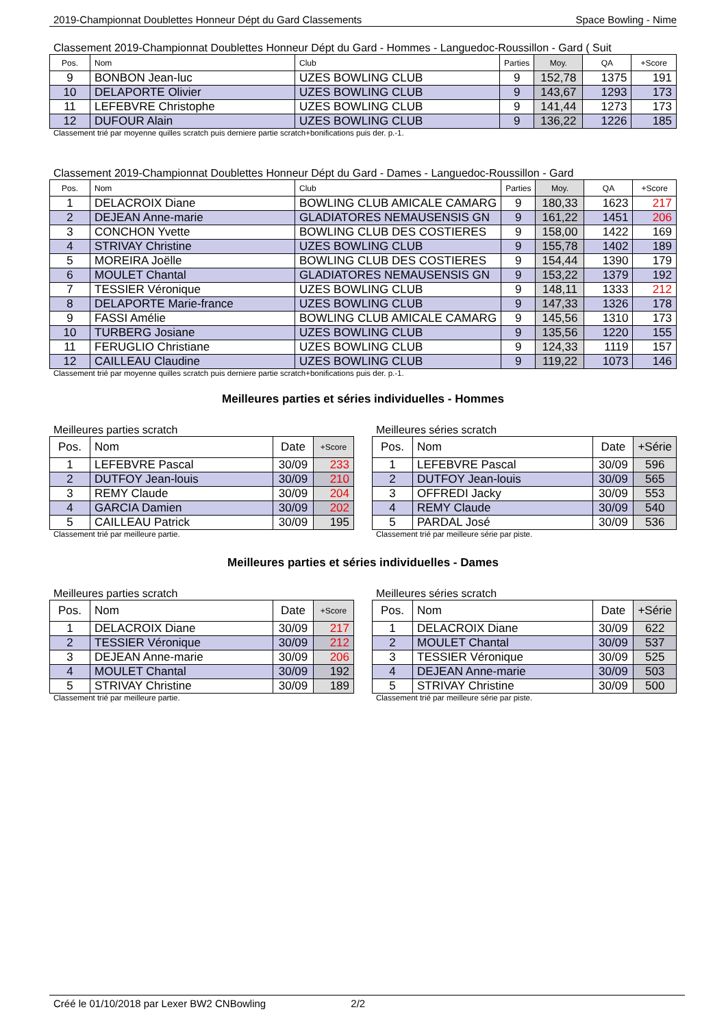2019-Championnat Doublettes Honneur Dépt du Gard Classements Space Bowling - Nime
Classement 2019-Championnat Doublettes Honneur Dépt du Gard - Hommes - Languedoc-Roussillon - Gard ( Suit
| Pos. | Nom | Club | Parties | Moy. | QA | +Score |
| --- | --- | --- | --- | --- | --- | --- |
| 9 | BONBON Jean-luc | UZES BOWLING CLUB | 9 | 152,78 | 1375 | 191 |
| 10 | DELAPORTE Olivier | UZES BOWLING CLUB | 9 | 143,67 | 1293 | 173 |
| 11 | LEFEBVRE Christophe | UZES BOWLING CLUB | 9 | 141,44 | 1273 | 173 |
| 12 | DUFOUR Alain | UZES BOWLING CLUB | 9 | 136,22 | 1226 | 185 |
Classement trié par moyenne quilles scratch puis derniere partie scratch+bonifications puis der. p.-1.
Classement 2019-Championnat Doublettes Honneur Dépt du Gard - Dames - Languedoc-Roussillon - Gard
| Pos. | Nom | Club | Parties | Moy. | QA | +Score |
| --- | --- | --- | --- | --- | --- | --- |
| 1 | DELACROIX Diane | BOWLING CLUB AMICALE CAMARG | 9 | 180,33 | 1623 | 217 |
| 2 | DEJEAN Anne-marie | GLADIATORES NEMAUSENSIS GN | 9 | 161,22 | 1451 | 206 |
| 3 | CONCHON Yvette | BOWLING CLUB DES COSTIERES | 9 | 158,00 | 1422 | 169 |
| 4 | STRIVAY Christine | UZES BOWLING CLUB | 9 | 155,78 | 1402 | 189 |
| 5 | MOREIRA Joëlle | BOWLING CLUB DES COSTIERES | 9 | 154,44 | 1390 | 179 |
| 6 | MOULET Chantal | GLADIATORES NEMAUSENSIS GN | 9 | 153,22 | 1379 | 192 |
| 7 | TESSIER Véronique | UZES BOWLING CLUB | 9 | 148,11 | 1333 | 212 |
| 8 | DELAPORTE Marie-france | UZES BOWLING CLUB | 9 | 147,33 | 1326 | 178 |
| 9 | FASSI Amélie | BOWLING CLUB AMICALE CAMARG | 9 | 145,56 | 1310 | 173 |
| 10 | TURBERG Josiane | UZES BOWLING CLUB | 9 | 135,56 | 1220 | 155 |
| 11 | FERUGLIO Christiane | UZES BOWLING CLUB | 9 | 124,33 | 1119 | 157 |
| 12 | CAILLEAU Claudine | UZES BOWLING CLUB | 9 | 119,22 | 1073 | 146 |
Classement trié par moyenne quilles scratch puis derniere partie scratch+bonifications puis der. p.-1.
Meilleures parties et séries individuelles - Hommes
Meilleures parties scratch
| Pos. | Nom | Date | +Score |
| --- | --- | --- | --- |
| 1 | LEFEBVRE Pascal | 30/09 | 233 |
| 2 | DUTFOY Jean-louis | 30/09 | 210 |
| 3 | REMY Claude | 30/09 | 204 |
| 4 | GARCIA Damien | 30/09 | 202 |
| 5 | CAILLEAU Patrick | 30/09 | 195 |
Classement trié par meilleure partie.
Meilleures séries scratch
| Pos. | Nom | Date | +Série |
| --- | --- | --- | --- |
| 1 | LEFEBVRE Pascal | 30/09 | 596 |
| 2 | DUTFOY Jean-louis | 30/09 | 565 |
| 3 | OFFREDI Jacky | 30/09 | 553 |
| 4 | REMY Claude | 30/09 | 540 |
| 5 | PARDAL José | 30/09 | 536 |
Classement trié par meilleure série par piste.
Meilleures parties et séries individuelles - Dames
Meilleures parties scratch
| Pos. | Nom | Date | +Score |
| --- | --- | --- | --- |
| 1 | DELACROIX Diane | 30/09 | 217 |
| 2 | TESSIER Véronique | 30/09 | 212 |
| 3 | DEJEAN Anne-marie | 30/09 | 206 |
| 4 | MOULET Chantal | 30/09 | 192 |
| 5 | STRIVAY Christine | 30/09 | 189 |
Classement trié par meilleure partie.
Meilleures séries scratch
| Pos. | Nom | Date | +Série |
| --- | --- | --- | --- |
| 1 | DELACROIX Diane | 30/09 | 622 |
| 2 | MOULET Chantal | 30/09 | 537 |
| 3 | TESSIER Véronique | 30/09 | 525 |
| 4 | DEJEAN Anne-marie | 30/09 | 503 |
| 5 | STRIVAY Christine | 30/09 | 500 |
Classement trié par meilleure série par piste.
Créé le 01/10/2018 par Lexer BW2 CNBowling 2/2